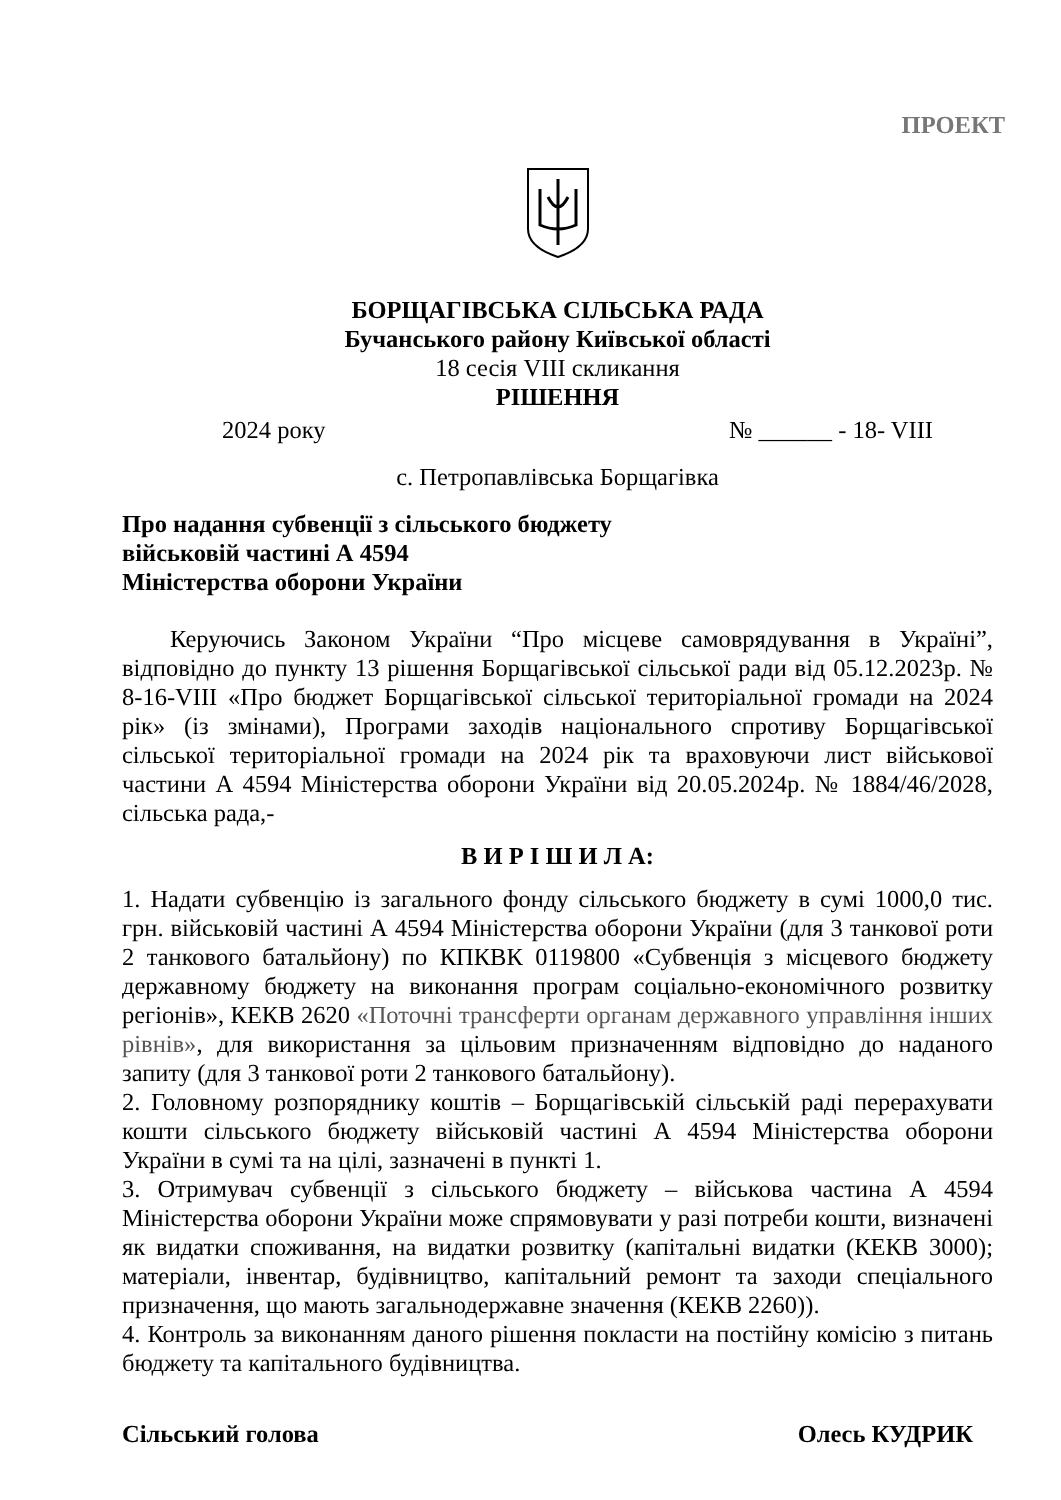ПРОЕКТ
БОРЩАГІВСЬКА СІЛЬСЬКА РАДА
Бучанського району Київської області
18 сесія VIII скликання
РІШЕННЯ
2024 року № ______ - 18- VIII
с. Петропавлівська Борщагівка
Про надання субвенції з сільського бюджету
військовій частині А 4594
Міністерства оборони України
Керуючись Законом України “Про місцеве самоврядування в Україні”, відповідно до пункту 13 рішення Борщагівської сільської ради від 05.12.2023р. № 8-16-VIII «Про бюджет Борщагівської сільської територіальної громади на 2024 рік» (із змінами), Програми заходів національного спротиву Борщагівської сільської територіальної громади на 2024 рік та враховуючи лист військової частини А 4594 Міністерства оборони України від 20.05.2024р. № 1884/46/2028, сільська рада,-
В И Р І Ш И Л А:
1. Надати субвенцію із загального фонду сільського бюджету в сумі 1000,0 тис. грн. військовій частині А 4594 Міністерства оборони України (для 3 танкової роти 2 танкового батальйону) по КПКВК 0119800 «Субвенція з місцевого бюджету державному бюджету на виконання програм соціально-економічного розвитку регіонів», КЕКВ 2620 «Поточні трансферти органам державного управління інших рівнів», для використання за цільовим призначенням відповідно до наданого запиту (для 3 танкової роти 2 танкового батальйону).
2. Головному розпоряднику коштів – Борщагівській сільській раді перерахувати кошти сільського бюджету військовій частині А 4594 Міністерства оборони України в сумі та на цілі, зазначені в пункті 1.
3. Отримувач субвенції з сільського бюджету – військова частина А 4594 Міністерства оборони України може спрямовувати у разі потреби кошти, визначені як видатки споживання, на видатки розвитку (капітальні видатки (КЕКВ 3000); матеріали, інвентар, будівництво, капітальний ремонт та заходи спеціального призначення, що мають загальнодержавне значення (КЕКВ 2260)).
4. Контроль за виконанням даного рішення покласти на постійну комісію з питань бюджету та капітального будівництва.
Сільський голова Олесь КУДРИК